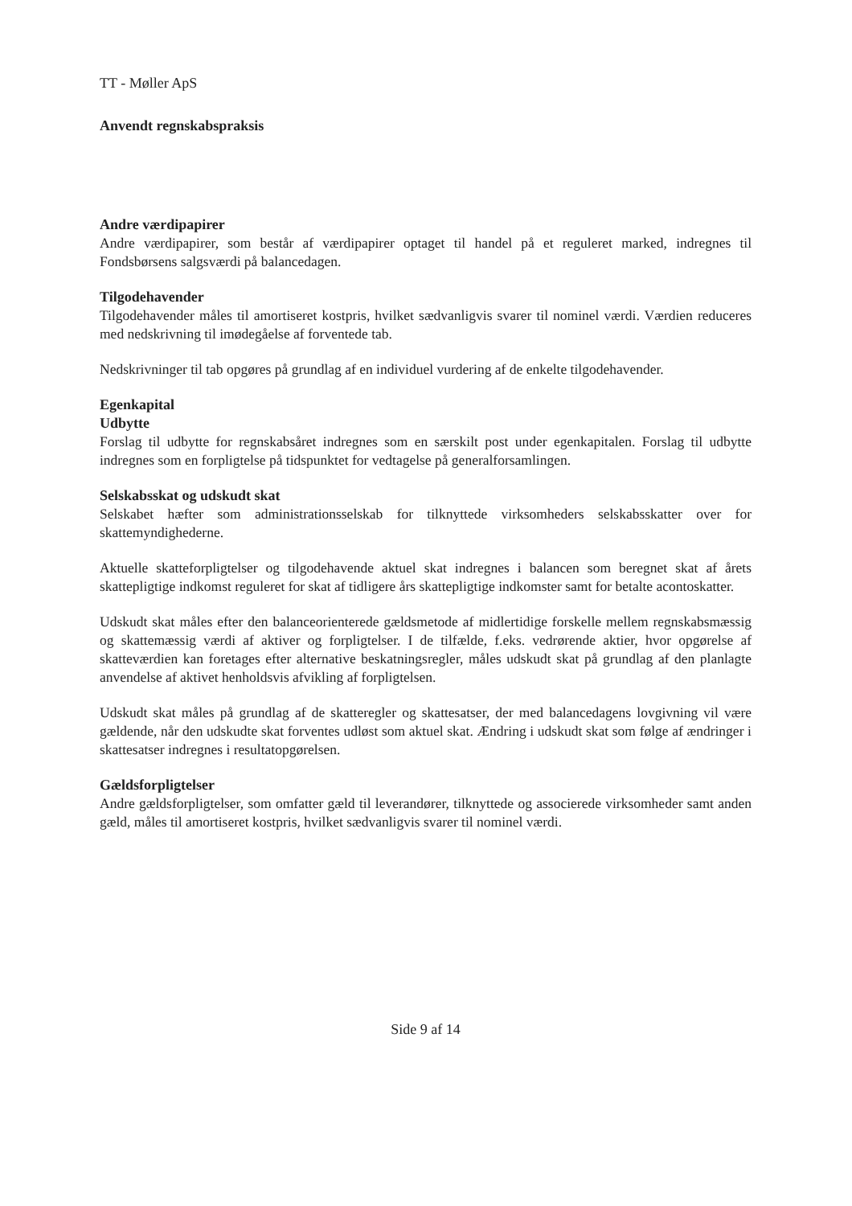TT - Møller ApS
Anvendt regnskabspraksis
Andre værdipapirer
Andre værdipapirer, som består af værdipapirer optaget til handel på et reguleret marked, indregnes til Fondsbørsens salgsværdi på balancedagen.
Tilgodehavender
Tilgodehavender måles til amortiseret kostpris, hvilket sædvanligvis svarer til nominel værdi. Værdien reduceres med nedskrivning til imødegåelse af forventede tab.
Nedskrivninger til tab opgøres på grundlag af en individuel vurdering af de enkelte tilgodehavender.
Egenkapital
Udbytte
Forslag til udbytte for regnskabsåret indregnes som en særskilt post under egenkapitalen. Forslag til udbytte indregnes som en forpligtelse på tidspunktet for vedtagelse på generalforsamlingen.
Selskabsskat og udskudt skat
Selskabet hæfter som administrationsselskab for tilknyttede virksomheders selskabsskatter over for skattemyndighederne.
Aktuelle skatteforpligtelser og tilgodehavende aktuel skat indregnes i balancen som beregnet skat af årets skattepligtige indkomst reguleret for skat af tidligere års skattepligtige indkomster samt for betalte acontoskatter.
Udskudt skat måles efter den balanceorienterede gældsmetode af midlertidige forskelle mellem regnskabsmæssig og skattemæssig værdi af aktiver og forpligtelser. I de tilfælde, f.eks. vedrørende aktier, hvor opgørelse af skatteværdien kan foretages efter alternative beskatningsregler, måles udskudt skat på grundlag af den planlagte anvendelse af aktivet henholdsvis afvikling af forpligtelsen.
Udskudt skat måles på grundlag af de skatteregler og skattesatser, der med balancedagens lovgivning vil være gældende, når den udskudte skat forventes udløst som aktuel skat. Ændring i udskudt skat som følge af ændringer i skattesatser indregnes i resultatopgørelsen.
Gældsforpligtelser
Andre gældsforpligtelser, som omfatter gæld til leverandører, tilknyttede og associerede virksomheder samt anden gæld, måles til amortiseret kostpris, hvilket sædvanligvis svarer til nominel værdi.
Side 9 af 14